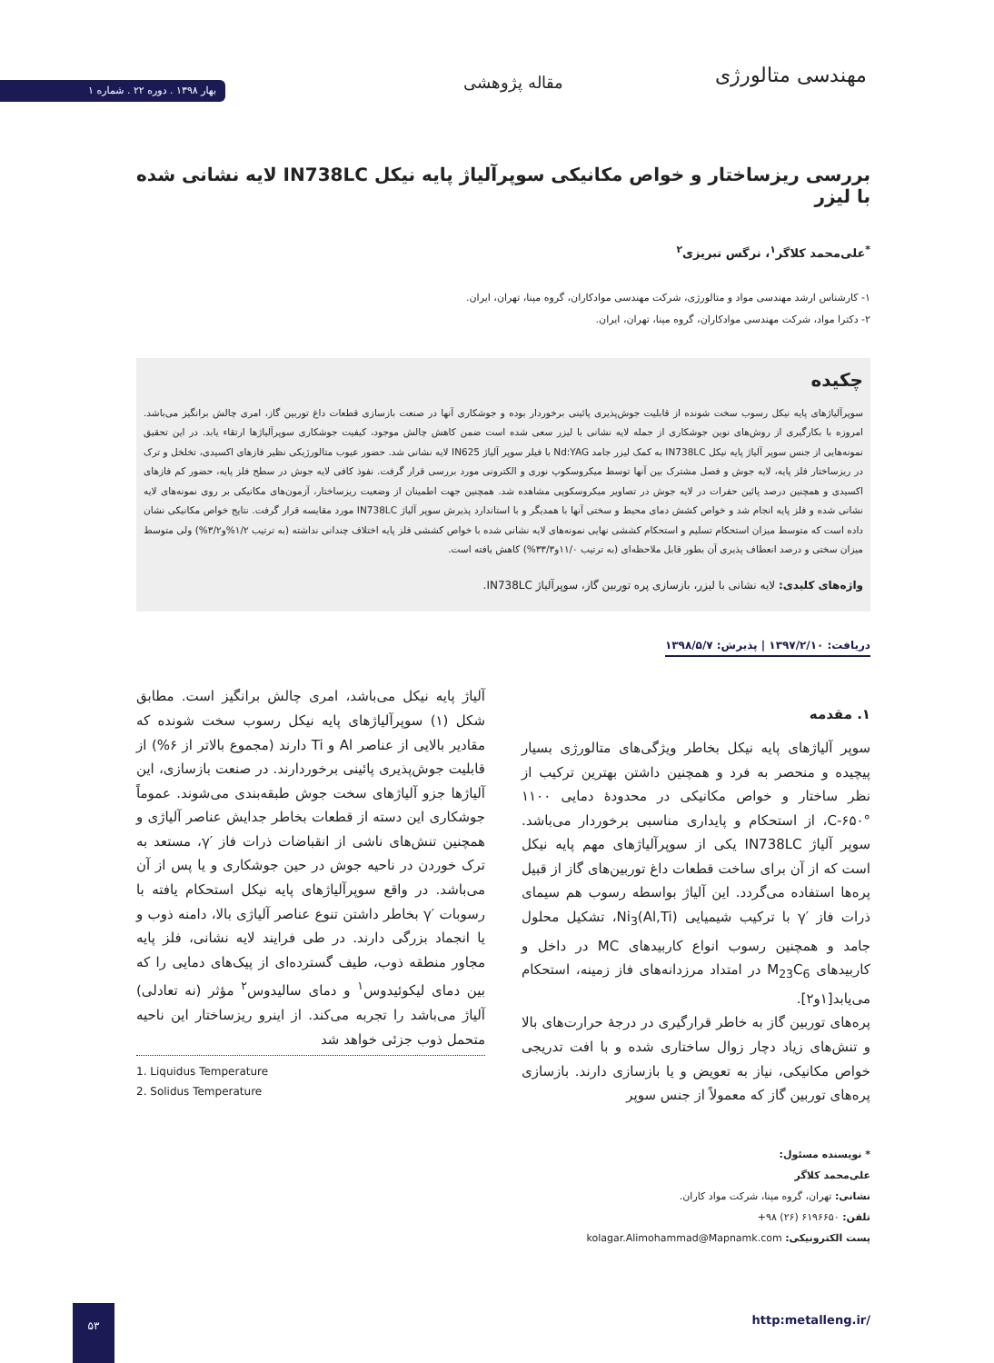مهندسی متالورژی مقاله پژوهشی
بهار ۱۳۹۸ . دوره ۲۲ . شماره ۱
بررسی ریزساختار و خواص مکانیکی سوپرآلیاژ پایه نیکل IN738LC لایه نشانی شده با لیزر
<sup>*</sup> علی‌محمد کلاگر<sup>۱</sup>، نرگس تبریزی<sup>۲</sup>
۱- کارشناس ارشد مهندسی مواد و متالورژی، شرکت مهندسی موادکاران، گروه مپنا، تهران، ایران.
۲- دکترا مواد، شرکت مهندسی موادکاران، گروه مپنا، تهران، ایران.
چکیده
سوپرآلیاژهای پایه نیکل رسوب سخت شونده از قابلیت جوش‌پذیری پائینی برخوردار بوده و جوشکاری آنها در صنعت بازسازی قطعات داغ توربین گاز، امری چالش برانگیز می‌باشد. امروزه با بکارگیری از روش‌های نوین جوشکاری از جمله لایه نشانی با لیزر سعی شده است ضمن کاهش چالش موجود، کیفیت جوشکاری سوپرآلیاژها ارتقاء یابد. در این تحقیق نمونه‌هایی از جنس سوپر آلیاژ پایه نیکل IN738LC به کمک لیزر جامد Nd:YAG با فیلر سوپر آلیاژ IN625 لایه نشانی شد. حضور عیوب متالورژیکی نظیر فازهای اکسیدی، تخلخل و ترک در ریزساختار فلز پایه، لایه جوش و فصل مشترک بین آنها توسط میکروسکوپ نوری و الکترونی مورد بررسی قرار گرفت. نفوذ کافی لایه جوش در سطح فلز پایه، حضور کم فازهای اکسیدی و همچنین درصد پائین حفرات در لایه جوش در تصاویر میکروسکوپی مشاهده شد. همچنین جهت اطمینان از وضعیت ریزساختار، آزمون‌های مکانیکی بر روی نمونه‌های لایه نشانی شده و فلز پایه انجام شد و خواص کشش دمای محیط و سختی آنها با همدیگر و با استاندارد پذیرش سوپر آلیاژ IN738LC مورد مقایسه قرار گرفت. نتایج خواص مکانیکی نشان داده است که متوسط میزان استحکام تسلیم و استحکام کششی نهایی نمونه‌های لایه نشانی شده با خواص کششی فلز پایه اختلاف چندانی نداشته (به ترتیب ۱/۲%و۳/۲%) ولی متوسط میزان سختی و درصد انعطاف پذیری آن بطور قابل ملاحظه‌ای (به ترتیب ۱۱/۰و۳۳/۳%) کاهش یافته است.
واژه‌های کلیدی: لایه نشانی با لیزر، بازسازی پره توربین گاز، سوپرآلیاژ IN738LC.
دریافت: ۱۳۹۷/۲/۱۰ | پذیرش: ۱۳۹۸/۵/۷
۱. مقدمه
سوپر آلیاژهای پایه نیکل بخاطر ویژگی‌های متالورژی بسیار پیچیده و منحصر به فرد و همچنین داشتن بهترین ترکیب از نظر ساختار و خواص مکانیکی در محدودۀ دمایی ۱۱۰۰ °C-۶۵۰، از استحکام و پایداری مناسبی برخوردار می‌باشد. سوپر آلیاژ IN738LC یکی از سوپرآلیاژهای مهم پایه نیکل است که از آن برای ساخت قطعات داغ توربین‌های گاز از قبیل پره‌ها استفاده می‌گردد. این آلیاژ بواسطه رسوب هم سیمای ذرات فاز ′γ با ترکیب شیمیایی Ni<sub>3</sub>(Al,Ti)، تشکیل محلول جامد و همچنین رسوب انواع کاربیدهای MC در داخل و کاربیدهای M<sub>23</sub>C<sub>6</sub> در امتداد مرزدانه‌های فاز زمینه، استحکام می‌یابد[۱و۲].
پره‌های توربین گاز به خاطر قرارگیری در درجۀ حرارت‌های بالا و تنش‌های زیاد دچار زوال ساختاری شده و با افت تدریجی خواص مکانیکی، نیاز به تعویض و یا بازسازی دارند. بازسازی پره‌های توربین گاز که معمولاً از جنس سوپر
آلیاژ پایه نیکل می‌باشد، امری چالش برانگیز است. مطابق شکل (۱) سوپرآلیاژهای پایه نیکل رسوب سخت شونده که مقادیر بالایی از عناصر Al و Ti دارند (مجموع بالاتر از ۶%) از قابلیت جوش‌پذیری پائینی برخوردارند. در صنعت بازسازی، این آلیاژها جزو آلیاژهای سخت جوش طبقه‌بندی می‌شوند. عموماً جوشکاری این دسته از قطعات بخاطر جدایش عناصر آلیاژی و همچنین تنش‌های ناشی از انقباضات ذرات فاز ′γ، مستعد به ترک خوردن در ناحیه جوش در حین جوشکاری و یا پس از آن می‌باشد. در واقع سوپرآلیاژهای پایه نیکل استحکام یافته با رسوبات ′γ بخاطر داشتن تنوع عناصر آلیاژی بالا، دامنه ذوب و یا انجماد بزرگی دارند. در طی فرایند لایه نشانی، فلز پایه مجاور منطقه ذوب، طیف گسترده‌ای از پیک‌های دمایی را که بین دمای لیکوئیدوس<sup>۱</sup> و دمای سالیدوس<sup>۲</sup> مؤثر (نه تعادلی) آلیاژ می‌باشد را تجربه می‌کند. از اینرو ریزساختار این ناحیه متحمل ذوب جزئی خواهد شد
1. Liquidus Temperature
2. Solidus Temperature
* نویسنده مسئول:
علی‌محمد کلاگر
نشانی: تهران، گروه مپنا، شرکت مواد کاران.
تلفن: ۶۱۹۶۶۵۰ (۲۶) ۹۸+
پست الکترونیکی: kolagar.Alimohammad@Mapnamk.com
http:metalleng.ir/
۵۳